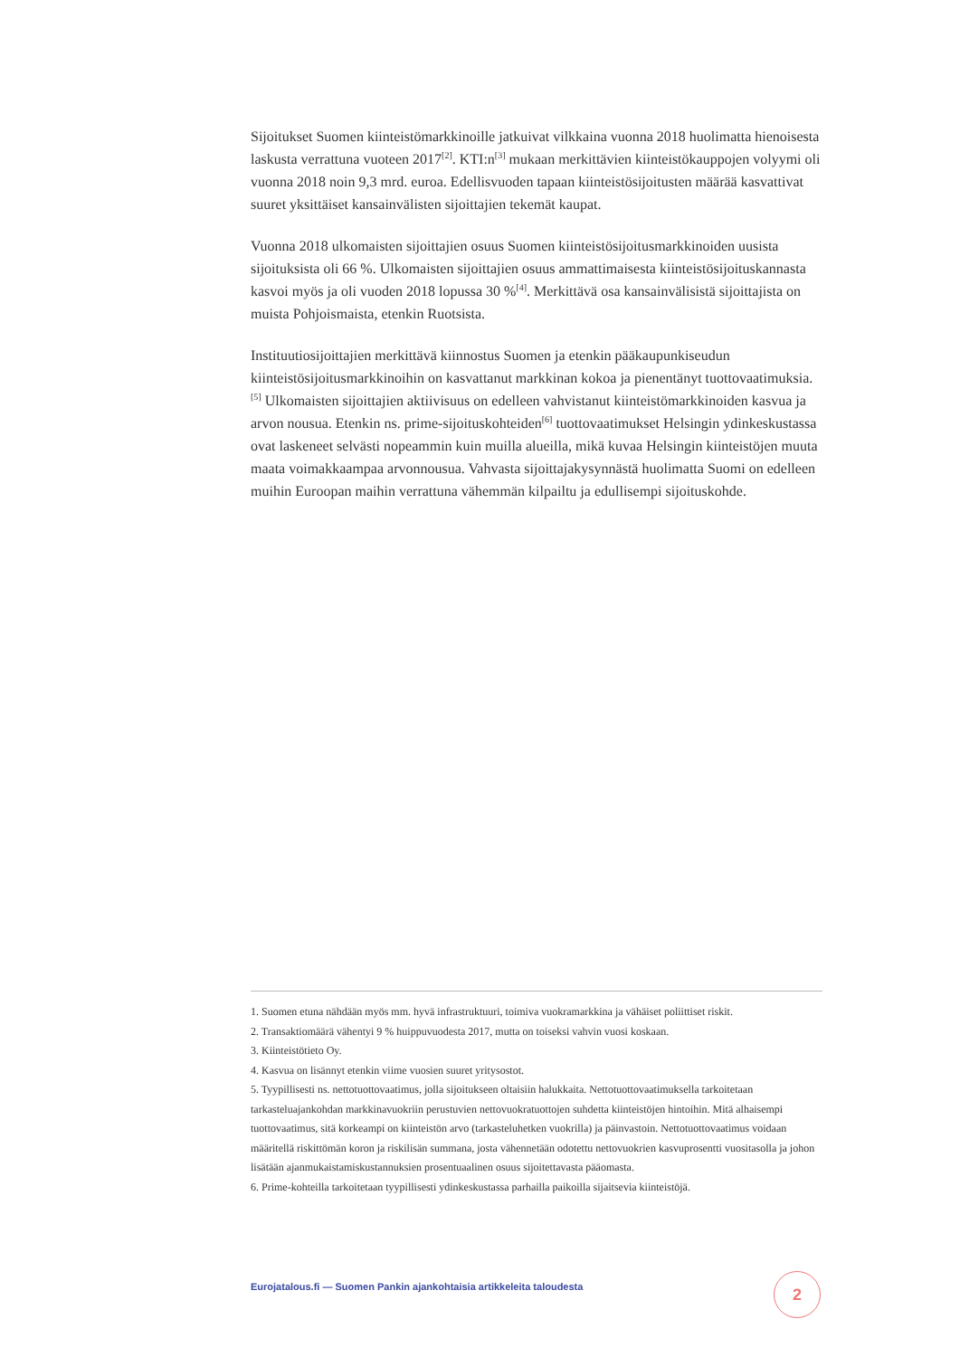Sijoitukset Suomen kiinteistömarkkinoille jatkuivat vilkkaina vuonna 2018 huolimatta hienoisesta laskusta verrattuna vuoteen 2017<sup>[2]</sup>. KTI:n<sup>[3]</sup> mukaan merkittävien kiinteistökauppojen volyymi oli vuonna 2018 noin 9,3 mrd. euroa. Edellisvuoden tapaan kiinteistösijoitusten määrää kasvattivat suuret yksittäiset kansainvälisten sijoittajien tekemät kaupat.
Vuonna 2018 ulkomaisten sijoittajien osuus Suomen kiinteistösijoitusmarkkinoiden uusista sijoituksista oli 66 %. Ulkomaisten sijoittajien osuus ammattimaisesta kiinteistösijoituskannasta kasvoi myös ja oli vuoden 2018 lopussa 30 %<sup>[4]</sup>. Merkittävä osa kansainvälisistä sijoittajista on muista Pohjoismaista, etenkin Ruotsista.
Instituutiosijoittajien merkittävä kiinnostus Suomen ja etenkin pääkaupunkiseudun kiinteistösijoitusmarkkinoihin on kasvattanut markkinan kokoa ja pienentänyt tuottovaatimuksia.<sup>[5]</sup> Ulkomaisten sijoittajien aktiivisuus on edelleen vahvistanut kiinteistömarkkinoiden kasvua ja arvon nousua. Etenkin ns. prime-sijoituskohteiden<sup>[6]</sup> tuottovaatimukset Helsingin ydinkeskustassa ovat laskeneet selvästi nopeammin kuin muilla alueilla, mikä kuvaa Helsingin kiinteistöjen muuta maata voimakkaampaa arvonnousua. Vahvasta sijoittajakysynnästä huolimatta Suomi on edelleen muihin Euroopan maihin verrattuna vähemmän kilpailtu ja edullisempi sijoituskohde.
1. Suomen etuna nähdään myös mm. hyvä infrastruktuuri, toimiva vuokramarkkina ja vähäiset poliittiset riskit.
2. Transaktiomäärä vähentyi 9 % huippuvuodesta 2017, mutta on toiseksi vahvin vuosi koskaan.
3. Kiinteistötieto Oy.
4. Kasvua on lisännyt etenkin viime vuosien suuret yritysostot.
5. Tyypillisesti ns. nettotuottovaatimus, jolla sijoitukseen oltaisiin halukkaita. Nettotuottovaatimuksella tarkoitetaan tarkasteluajankohdan markkinavuokriin perustuvien nettovuokratuottojen suhdetta kiinteistöjen hintoihin. Mitä alhaisempi tuottovaatimus, sitä korkeampi on kiinteistön arvo (tarkasteluhetken vuokrilla) ja päinvastoin. Nettotuottovaatimus voidaan määritellä riskittömän koron ja riskilisän summana, josta vähennetään odotettu nettovuokrien kasvuprosentti vuositasolla ja johon lisätään ajanmukaistamiskustannuksien prosentuaalinen osuus sijoitettavasta pääomasta.
6. Prime-kohteilla tarkoitetaan tyypillisesti ydinkeskustassa parhailla paikoilla sijaitsevia kiinteistöjä.
Eurojatalous.fi — Suomen Pankin ajankohtaisia artikkeleita taloudesta
2